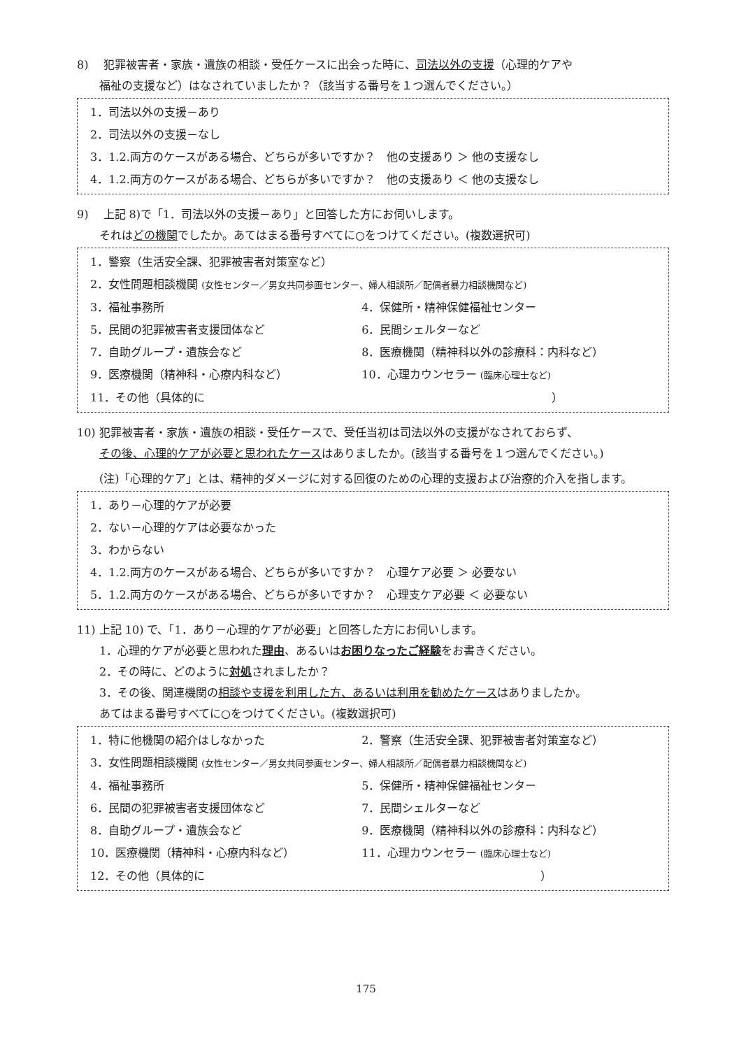8)　 犯罪被害者・家族・遺族の相談・受任ケースに出会った時に、司法以外の支援（心理的ケアや
福祉の支援など）はなされていましたか？（該当する番号を１つ選んでください。）
1．司法以外の支援－あり
2．司法以外の支援－なし
3．1.2.両方のケースがある場合、どちらが多いですか？　他の支援あり ＞ 他の支援なし
4．1.2.両方のケースがある場合、どちらが多いですか？　他の支援あり ＜ 他の支援なし
9)　 上記 8)で「1．司法以外の支援－あり」と回答した方にお伺いします。
それはどの機関でしたか。あてはまる番号すべてに○をつけてください。(複数選択可)
1．警察（生活安全課、犯罪被害者対策室など）
2．女性問題相談機関 (女性センター／男女共同参画センター、婦人相談所／配偶者暴力相談機関など)
3．福祉事務所 4．保健所・精神保健福祉センター
5．民間の犯罪被害者支援団体など 6．民間シェルターなど
7．自助グループ・遺族会など 8．医療機関（精神科以外の診療科：内科など）
9．医療機関（精神科・心療内科など） 10．心理カウンセラー (臨床心理士など)
11．その他（具体的に　　　　　　　　　　　　　　　　　　　　　　　　　　　　　　　）
10) 犯罪被害者・家族・遺族の相談・受任ケースで、受任当初は司法以外の支援がなされておらず、
その後、心理的ケアが必要と思われたケースはありましたか。(該当する番号を１つ選んでください。)
(注)「心理的ケア」とは、精神的ダメージに対する回復のための心理的支援および治療的介入を指します。
1．あり－心理的ケアが必要
2．ない－心理的ケアは必要なかった
3．わからない
4．1.2.両方のケースがある場合、どちらが多いですか？　心理ケア必要 ＞ 必要ない
5．1.2.両方のケースがある場合、どちらが多いですか？　心理支ケア必要 ＜ 必要ない
11) 上記 10) で、「1．あり－心理的ケアが必要」と回答した方にお伺いします。
1．心理的ケアが必要と思われた理由、あるいはお困りなったご経験をお書きください。
2．その時に、どのように対処されましたか？
3．その後、関連機関の相談や支援を利用した方、あるいは利用を勧めたケースはありましたか。
あてはまる番号すべてに○をつけてください。(複数選択可)
1．特に他機関の紹介はしなかった 2．警察（生活安全課、犯罪被害者対策室など）
3．女性問題相談機関 (女性センター／男女共同参画センター、婦人相談所／配偶者暴力相談機関など)
4．福祉事務所 5．保健所・精神保健福祉センター
6．民間の犯罪被害者支援団体など 7．民間シェルターなど
8．自助グループ・遺族会など 9．医療機関（精神科以外の診療科：内科など）
10．医療機関（精神科・心療内科など） 11．心理カウンセラー (臨床心理士など)
12．その他（具体的に　　　　　　　　　　　　　　　　　　　　　　　　　　　　　　）
175